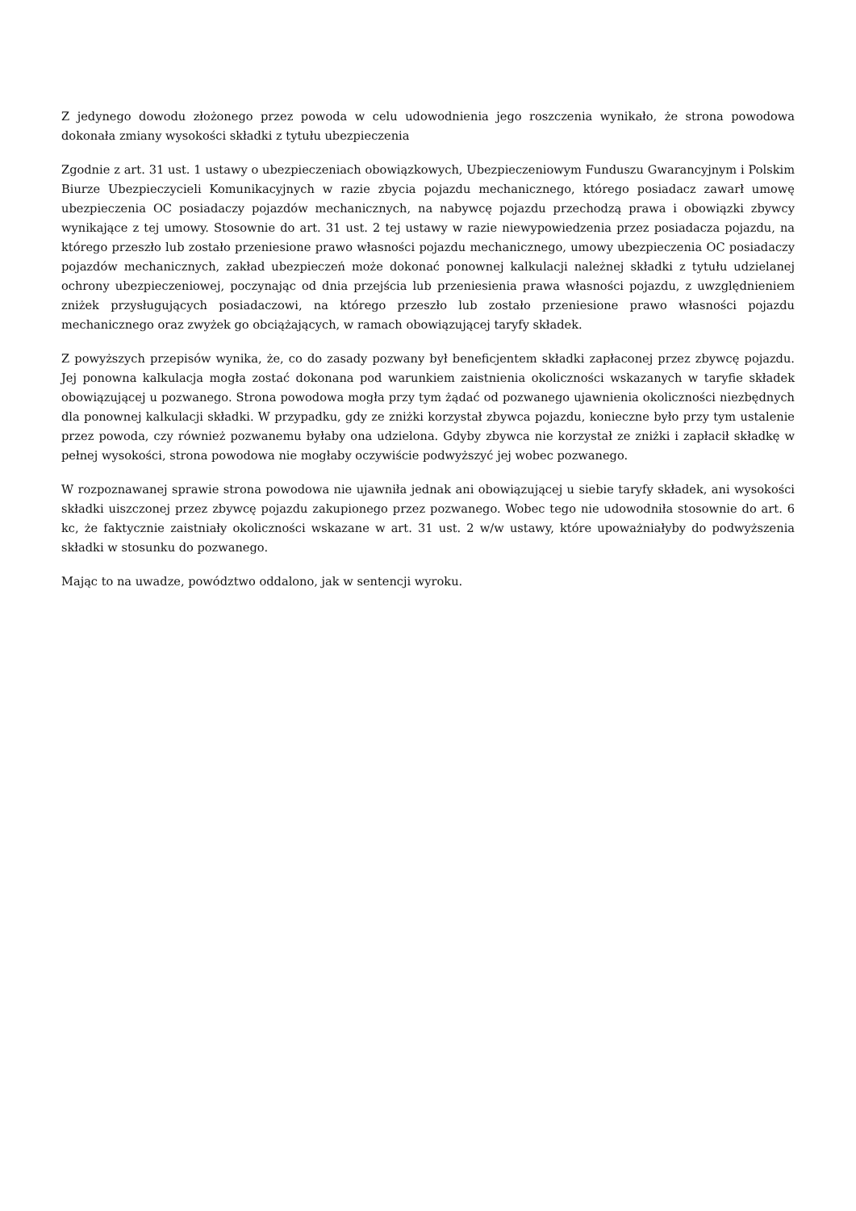Z jedynego dowodu złożonego przez powoda w celu udowodnienia jego roszczenia wynikało, że strona powodowa dokonała zmiany wysokości składki z tytułu ubezpieczenia
Zgodnie z art. 31 ust. 1 ustawy o ubezpieczeniach obowiązkowych, Ubezpieczeniowym Funduszu Gwarancyjnym i Polskim Biurze Ubezpieczycieli Komunikacyjnych w razie zbycia pojazdu mechanicznego, którego posiadacz zawarł umowę ubezpieczenia OC posiadaczy pojazdów mechanicznych, na nabywcę pojazdu przechodzą prawa i obowiązki zbywcy wynikające z tej umowy. Stosownie do art. 31 ust. 2 tej ustawy w razie niewypowiedzenia przez posiadacza pojazdu, na którego przeszło lub zostało przeniesione prawo własności pojazdu mechanicznego, umowy ubezpieczenia OC posiadaczy pojazdów mechanicznych, zakład ubezpieczeń może dokonać ponownej kalkulacji należnej składki z tytułu udzielanej ochrony ubezpieczeniowej, poczynając od dnia przejścia lub przeniesienia prawa własności pojazdu, z uwzględnieniem zniżek przysługujących posiadaczowi, na którego przeszło lub zostało przeniesione prawo własności pojazdu mechanicznego oraz zwyżek go obciążających, w ramach obowiązującej taryfy składek.
Z powyższych przepisów wynika, że, co do zasady pozwany był beneficjentem składki zapłaconej przez zbywcę pojazdu. Jej ponowna kalkulacja mogła zostać dokonana pod warunkiem zaistnienia okoliczności wskazanych w taryfie składek obowiązującej u pozwanego. Strona powodowa mogła przy tym żądać od pozwanego ujawnienia okoliczności niezbędnych dla ponownej kalkulacji składki. W przypadku, gdy ze zniżki korzystał zbywca pojazdu, konieczne było przy tym ustalenie przez powoda, czy również pozwanemu byłaby ona udzielona. Gdyby zbywca nie korzystał ze zniżki i zapłacił składkę w pełnej wysokości, strona powodowa nie mogłaby oczywiście podwyższyć jej wobec pozwanego.
W rozpoznawanej sprawie strona powodowa nie ujawniła jednak ani obowiązującej u siebie taryfy składek, ani wysokości składki uiszczonej przez zbywcę pojazdu zakupionego przez pozwanego. Wobec tego nie udowodniła stosownie do art. 6 kc, że faktycznie zaistniały okoliczności wskazane w art. 31 ust. 2 w/w ustawy, które upoważniałyby do podwyższenia składki w stosunku do pozwanego.
Mając to na uwadze, powództwo oddalono, jak w sentencji wyroku.